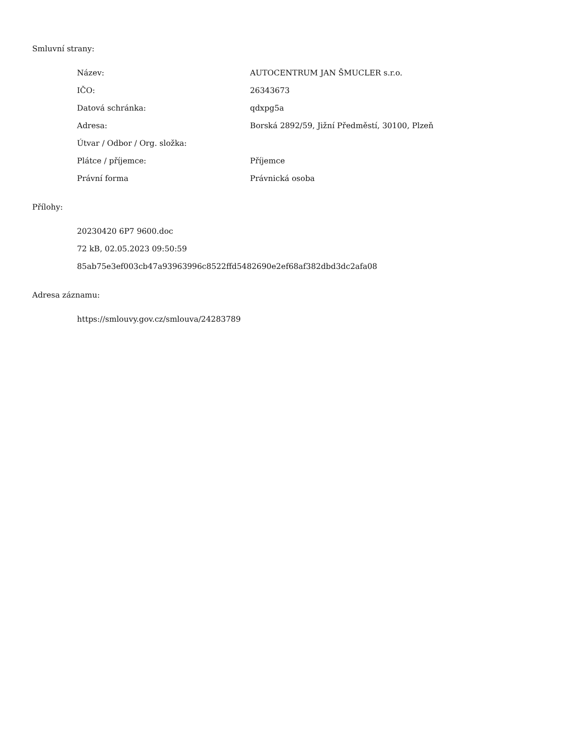Smluvní strany:
| Název: | AUTOCENTRUM JAN ŠMUCLER s.r.o. |
| IČO: | 26343673 |
| Datová schránka: | qdxpg5a |
| Adresa: | Borská 2892/59, Jižní Předměstí, 30100, Plzeň |
| Útvar / Odbor / Org. složka: | |
| Plátce / příjemce: | Příjemce |
| Právní forma | Právnická osoba |
Přílohy:
20230420 6P7 9600.doc
72 kB, 02.05.2023 09:50:59
85ab75e3ef003cb47a93963996c8522ffd5482690e2ef68af382dbd3dc2afa08
Adresa záznamu:
https://smlouvy.gov.cz/smlouva/24283789